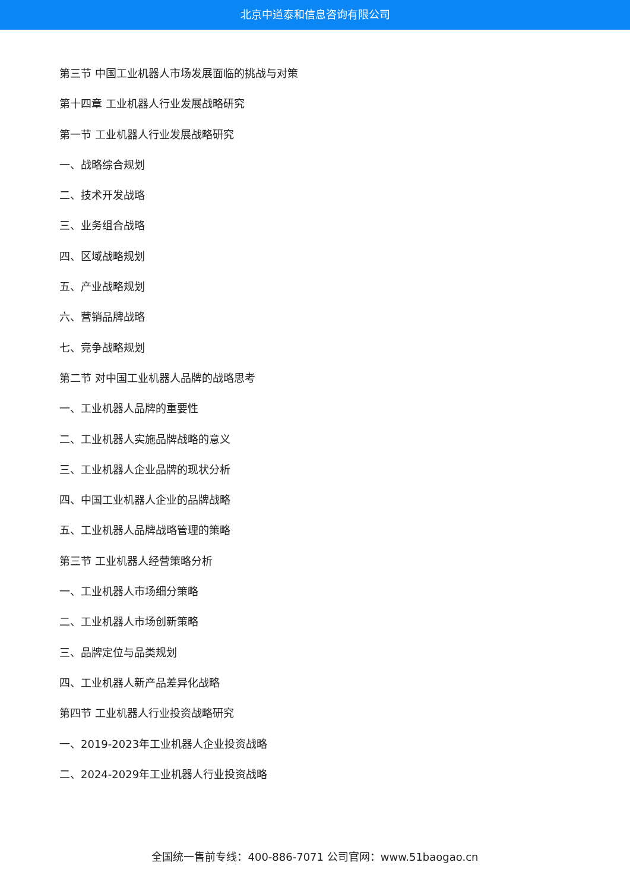北京中道泰和信息咨询有限公司
第三节 中国工业机器人市场发展面临的挑战与对策
第十四章 工业机器人行业发展战略研究
第一节 工业机器人行业发展战略研究
一、战略综合规划
二、技术开发战略
三、业务组合战略
四、区域战略规划
五、产业战略规划
六、营销品牌战略
七、竞争战略规划
第二节 对中国工业机器人品牌的战略思考
一、工业机器人品牌的重要性
二、工业机器人实施品牌战略的意义
三、工业机器人企业品牌的现状分析
四、中国工业机器人企业的品牌战略
五、工业机器人品牌战略管理的策略
第三节 工业机器人经营策略分析
一、工业机器人市场细分策略
二、工业机器人市场创新策略
三、品牌定位与品类规划
四、工业机器人新产品差异化战略
第四节 工业机器人行业投资战略研究
一、2019-2023年工业机器人企业投资战略
二、2024-2029年工业机器人行业投资战略
全国统一售前专线：400-886-7071 公司官网：www.51baogao.cn